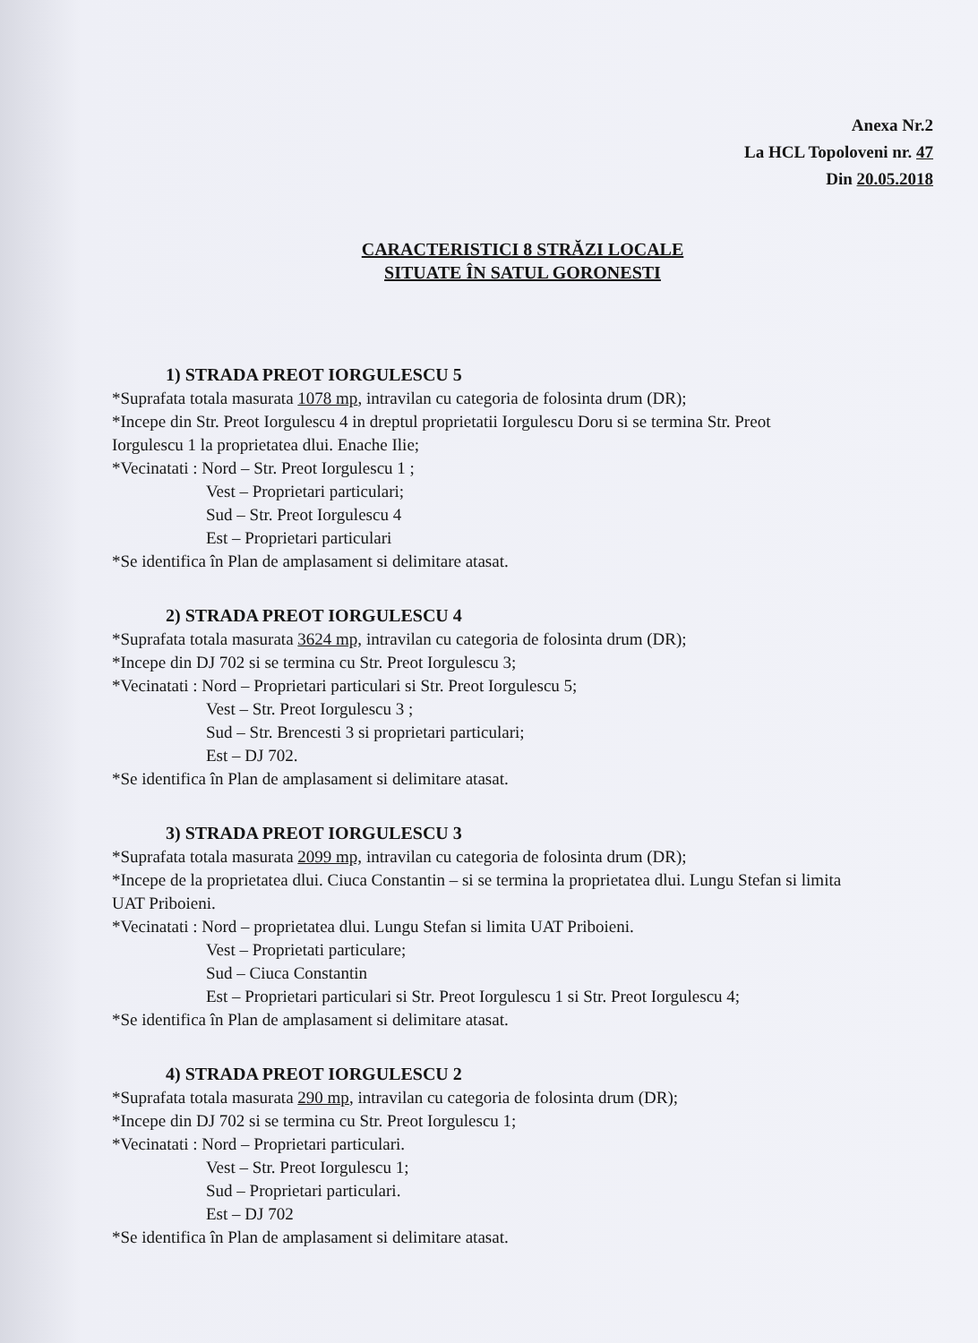Anexa Nr.2
La HCL Topoloveni nr. 47
Din 20.05.2018
CARACTERISTICI 8 STRĂZI LOCALE
SITUATE ÎN SATUL GORONESTI
1) STRADA PREOT IORGULESCU 5
*Suprafata totala masurata 1078 mp, intravilan cu categoria de folosinta drum (DR);
*Incepe din Str. Preot Iorgulescu 4 in dreptul proprietatii Iorgulescu Doru si se termina Str. Preot Iorgulescu 1 la proprietatea dlui. Enache Ilie;
*Vecinatati : Nord – Str. Preot Iorgulescu 1 ;
Vest – Proprietari particulari;
Sud – Str. Preot Iorgulescu 4
Est – Proprietari particulari
*Se identifica în Plan de amplasament si delimitare atasat.
2) STRADA PREOT IORGULESCU 4
*Suprafata totala masurata 3624 mp, intravilan cu categoria de folosinta drum (DR);
*Incepe din DJ 702 si se termina cu Str. Preot Iorgulescu 3;
*Vecinatati : Nord – Proprietari particulari si Str. Preot Iorgulescu 5;
Vest – Str. Preot Iorgulescu 3 ;
Sud – Str. Brencesti 3 si proprietari particulari;
Est – DJ 702.
*Se identifica în Plan de amplasament si delimitare atasat.
3) STRADA PREOT IORGULESCU 3
*Suprafata totala masurata 2099 mp, intravilan cu categoria de folosinta drum (DR);
*Incepe de la proprietatea dlui. Ciuca Constantin – si se termina la proprietatea dlui. Lungu Stefan si limita UAT Priboieni.
*Vecinatati : Nord – proprietatea dlui. Lungu Stefan si limita UAT Priboieni.
Vest – Proprietati particulare;
Sud – Ciuca Constantin
Est – Proprietari particulari si Str. Preot Iorgulescu 1 si Str. Preot Iorgulescu 4;
*Se identifica în Plan de amplasament si delimitare atasat.
4) STRADA PREOT IORGULESCU 2
*Suprafata totala masurata 290 mp, intravilan cu categoria de folosinta drum (DR);
*Incepe din DJ 702 si se termina cu Str. Preot Iorgulescu 1;
*Vecinatati : Nord – Proprietari particulari.
Vest – Str. Preot Iorgulescu 1;
Sud – Proprietari particulari.
Est – DJ 702
*Se identifica în Plan de amplasament si delimitare atasat.